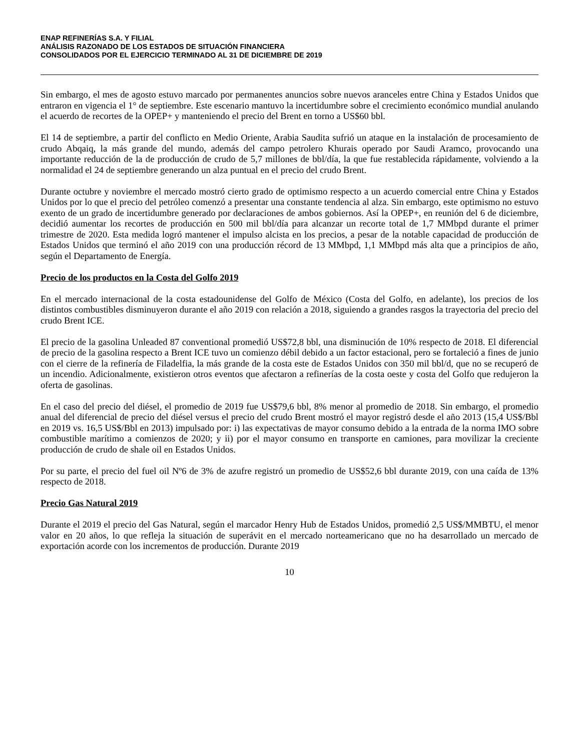ENAP REFINERÍAS S.A. Y FILIAL
ANÁLISIS RAZONADO DE LOS ESTADOS DE SITUACIÓN FINANCIERA
CONSOLIDADOS POR EL EJERCICIO TERMINADO AL 31 DE DICIEMBRE DE 2019
Sin embargo, el mes de agosto estuvo marcado por permanentes anuncios sobre nuevos aranceles entre China y Estados Unidos que entraron en vigencia el 1° de septiembre. Este escenario mantuvo la incertidumbre sobre el crecimiento económico mundial anulando el acuerdo de recortes de la OPEP+ y manteniendo el precio del Brent en torno a US$60 bbl.
El 14 de septiembre, a partir del conflicto en Medio Oriente, Arabia Saudita sufrió un ataque en la instalación de procesamiento de crudo Abqaiq, la más grande del mundo, además del campo petrolero Khurais operado por Saudi Aramco, provocando una importante reducción de la de producción de crudo de 5,7 millones de bbl/día, la que fue restablecida rápidamente, volviendo a la normalidad el 24 de septiembre generando un alza puntual en el precio del crudo Brent.
Durante octubre y noviembre el mercado mostró cierto grado de optimismo respecto a un acuerdo comercial entre China y Estados Unidos por lo que el precio del petróleo comenzó a presentar una constante tendencia al alza. Sin embargo, este optimismo no estuvo exento de un grado de incertidumbre generado por declaraciones de ambos gobiernos. Así la OPEP+, en reunión del 6 de diciembre, decidió aumentar los recortes de producción en 500 mil bbl/día para alcanzar un recorte total de 1,7 MMbpd durante el primer trimestre de 2020. Esta medida logró mantener el impulso alcista en los precios, a pesar de la notable capacidad de producción de Estados Unidos que terminó el año 2019 con una producción récord de 13 MMbpd, 1,1 MMbpd más alta que a principios de año, según el Departamento de Energía.
Precio de los productos en la Costa del Golfo 2019
En el mercado internacional de la costa estadounidense del Golfo de México (Costa del Golfo, en adelante), los precios de los distintos combustibles disminuyeron durante el año 2019 con relación a 2018, siguiendo a grandes rasgos la trayectoria del precio del crudo Brent ICE.
El precio de la gasolina Unleaded 87 conventional promedió US$72,8 bbl, una disminución de 10% respecto de 2018. El diferencial de precio de la gasolina respecto a Brent ICE tuvo un comienzo débil debido a un factor estacional, pero se fortaleció a fines de junio con el cierre de la refinería de Filadelfia, la más grande de la costa este de Estados Unidos con 350 mil bbl/d, que no se recuperó de un incendio. Adicionalmente, existieron otros eventos que afectaron a refinerías de la costa oeste y costa del Golfo que redujeron la oferta de gasolinas.
En el caso del precio del diésel, el promedio de 2019 fue US$79,6 bbl, 8% menor al promedio de 2018. Sin embargo, el promedio anual del diferencial de precio del diésel versus el precio del crudo Brent mostró el mayor registró desde el año 2013 (15,4 US$/Bbl en 2019 vs. 16,5 US$/Bbl en 2013) impulsado por: i) las expectativas de mayor consumo debido a la entrada de la norma IMO sobre combustible marítimo a comienzos de 2020; y ii) por el mayor consumo en transporte en camiones, para movilizar la creciente producción de crudo de shale oil en Estados Unidos.
Por su parte, el precio del fuel oil Nº6 de 3% de azufre registró un promedio de US$52,6 bbl durante 2019, con una caída de 13% respecto de 2018.
Precio Gas Natural 2019
Durante el 2019 el precio del Gas Natural, según el marcador Henry Hub de Estados Unidos, promedió 2,5 US$/MMBTU, el menor valor en 20 años, lo que refleja la situación de superávit en el mercado norteamericano que no ha desarrollado un mercado de exportación acorde con los incrementos de producción. Durante 2019
10